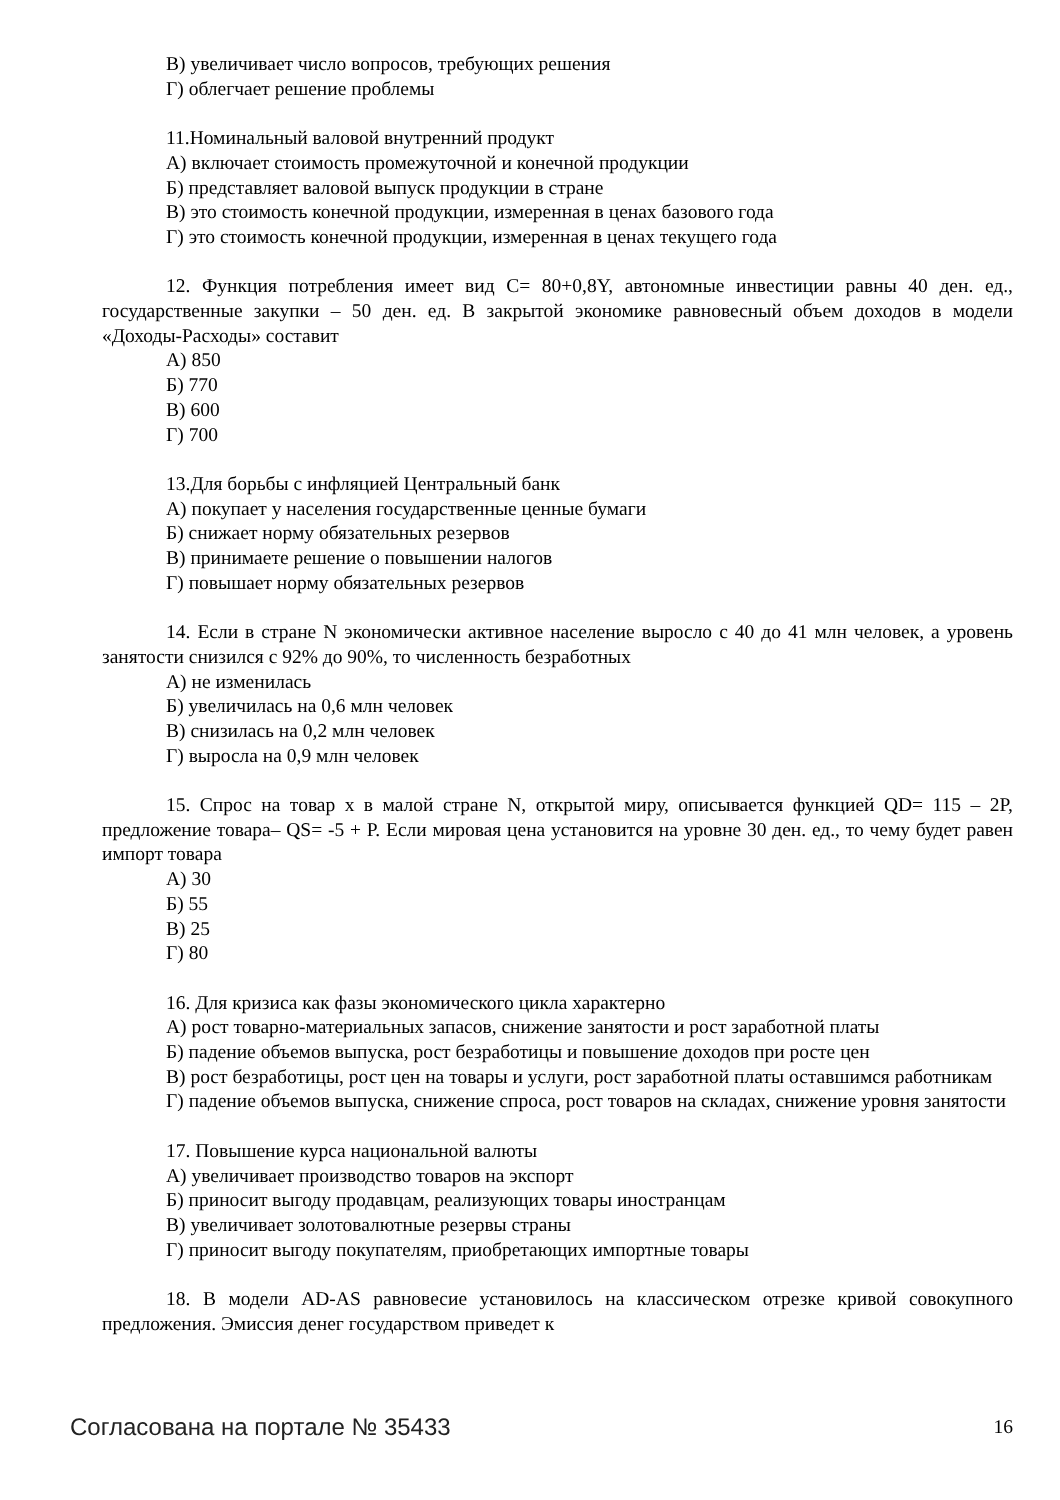В) увеличивает число вопросов, требующих решения
Г) облегчает решение проблемы
11.Номинальный валовой внутренний продукт
А) включает стоимость промежуточной и конечной продукции
Б) представляет валовой выпуск продукции в стране
В) это стоимость конечной продукции, измеренная в ценах базового года
Г) это стоимость конечной продукции, измеренная в ценах текущего года
12. Функция потребления имеет вид С= 80+0,8Y, автономные инвестиции равны 40 ден. ед., государственные закупки – 50 ден. ед. В закрытой экономике равновесный объем доходов в модели «Доходы-Расходы» составит
А) 850
Б) 770
В) 600
Г) 700
13.Для борьбы с инфляцией Центральный банк
А) покупает у населения государственные ценные бумаги
Б) снижает норму обязательных резервов
В) принимаете решение о повышении налогов
Г) повышает норму обязательных резервов
14. Если в стране N экономически активное население выросло с 40 до 41 млн человек, а уровень занятости снизился с 92% до 90%, то численность безработных
А) не изменилась
Б) увеличилась на 0,6 млн человек
В) снизилась на 0,2 млн человек
Г) выросла на 0,9 млн человек
15. Спрос на товар х в малой стране N, открытой миру, описывается функцией QD= 115 – 2P, предложение товара– QS= -5 + P. Если мировая цена установится на уровне 30 ден. ед., то чему будет равен импорт товара
А) 30
Б) 55
В) 25
Г) 80
16. Для кризиса как фазы экономического цикла характерно
А) рост товарно-материальных запасов, снижение занятости и рост заработной платы
Б) падение объемов выпуска, рост безработицы и повышение доходов при росте цен
В) рост безработицы, рост цен на товары и услуги, рост заработной платы оставшимся работникам
Г) падение объемов выпуска, снижение спроса, рост товаров на складах, снижение уровня занятости
17. Повышение курса национальной валюты
А) увеличивает производство товаров на экспорт
Б) приносит выгоду продавцам, реализующих товары иностранцам
В) увеличивает золотовалютные резервы страны
Г) приносит выгоду покупателям, приобретающих импортные товары
18. В модели AD-AS равновесие установилось на классическом отрезке кривой совокупного предложения. Эмиссия денег государством приведет к
Согласована на портале № 35433 16